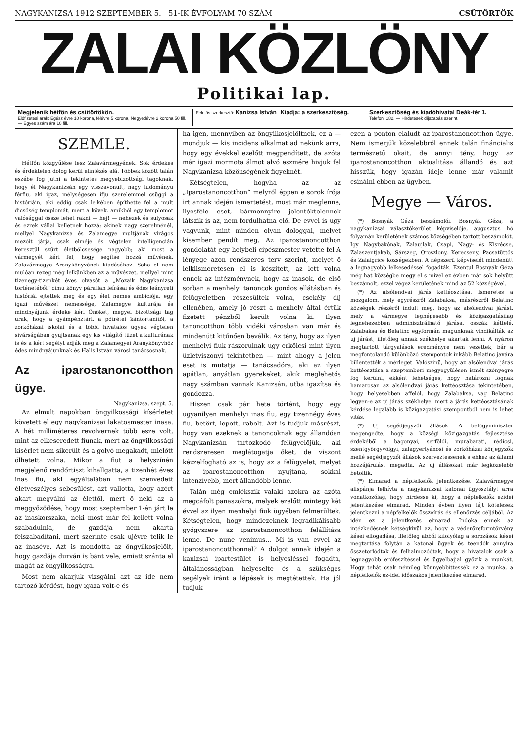NAGYKANIZSA 1912 SZEPTEMBER 5. 51-IK ÉVFOLYAM 70 SZÁM CSÜTÖRTÖK
ZALAI KÖZLÖNY
Politikai lap.
Megjelenik hétfőn és csütörtökön.
Előfizetési árak: Egész évre 10 korona, félévre 5 korona, Negyedévre 2 korona 50 fill. — Egyes szám ára 10 fill.
Felelős szerkesztő: Kanizsa István Kiadja: a szerkesztőség.
Szerkesztőség és kiadóhivatal Deák-tér 1.
Telefon: 182. — Hirdetések díjszabás szerint.
SZEMLE.
Hétfőn közgyűlése lesz Zalavármegyének. Sok érdekes és érdektelen dolog kerül elintézés alá. Többek között talán eszébe fog jutni a tekintetes megyebizottsági tagoknak, hogy él Nagykanizsán egy visszavonult, nagy tudományu férfiu, aki igaz, mélységesen ifju szerelemmel csüggi a históriáin, aki eddig csak lelkében építhette fel a mult dicsőség templomát, mert a kövek, amikből egy templomot valósággal össze lehet rakni — hej! — nehezek és sulyosak és ezrek vállai kelletnek hozzá; akinek nagy szerelménél, mellyel Nagykanizsa és Zalamegye multjának virágos mezőit járja, csak elméje és végtelen intelligencián keresztül szűrt életbölcsesége nagyobb; aki most a vármegyét kéri fel, hogy segítse hozzá művének, Zalavármegye Aranykönyvének kiadásához. Soha el nem mulóan rezeg még lelkünkben az a művészet, mellyel mint tizenegy-tizenkét éves olvasót a „Mozaik Nagykanizsa történetéből“ cimü könyv páratlan leírásai és édes leányreti históriái ejtettek meg és egy élet nemes ambiciója, egy igazi művészet nemessége, Zalamegye kulturája és mindnyájunk érdeke kéri Önöket, megyei bizottsági tag urak, hogy a gyámpénztári, a pótrétei kántortanítói, a zorkóházai iskolai és a többi hivatalos ügyek végtelen sivárságában gyujtsanak egy kis világító tüzet a kulturának is és a kért segélyt adják meg a Zalamegyei Aranykönyvhöz édes mindnyájunknak és Halis István városi tanácsosnak.
Az iparostanoncotthon ügye.
Nagykanizsa, szept. 5.
Az elmult napokban öngyilkossági kísérletet követett el egy nagykanizsai lakatosmester inasa. A hét milliméteres revolvernek több esze volt, mint az elkeseredett fiunak, mert az öngyilkossági kísérlet nem sikerült és a golyó megakadt, mielőtt ölhetett volna. Mikor a fiut a helyszínén megjelenő rendőrtiszt kihallgatta, a tizenhét éves inas fiu, aki egyáltalában nem szenvedett életveszélyes sebesülést, azt vallotta, hogy azért akart megválni az élettől, mert ő neki az a meggyőződése, hogy most szeptember 1-én járt le az inaskorszaka, neki most már fel kellett volna szabadulnia, de gazdája nem akarta felszabadítani, mert szerinte csak ujévre telik le az inaséve. Azt is mondotta az öngyilkosjelölt, hogy gazdája durván is bánt vele, emiatt szánta el magát az öngyilkosságra.
Most nem akarjuk vizsgálni azt az ide nem tartozó kérdést, hogy igaza volt-e és
ha igen, mennyiben az öngyilkosjelöltnek, ez a — mondjuk — kis incidens alkalmat ad nekünk arra, hogy egy évekkel ezelőtt megpendített, de azóta már igazi mormota álmot alvó eszmére hivjuk fel Nagykanizsa közönségének figyelmét.
Kétségtelen, hogyha az az „Iparostanoncotthon“ melyről éppen e sorok írója irt annak idején ismertetést, most már meglenne, ilyesféle eset, bármennyire jelentéktelennek látszik is az, nem fordulhatna elő. De evvel is ugy vagyunk, mint minden olyan dologgal, melyet kisember pendít meg. Az iparostanoncotthon gondolatát egy helybeli cipészmester vetette fel A lényege azon rendszeres terv szerint, melyet ő lelkiismeretesen el is készített, az lett volna ennek az intézménynek, hogy az inasok, de első sorban a menhelyi tanoncok gondos ellátásban és felügyeletben részesültek volna, csekély díj ellenében, amely jó részt a menhely által értük fizetett pénzből került volna ki. Ilyen tanoncotthon több vidéki városban van már és mindenütt kitűnően beválik. Az tény, hogy az ilyen menhelyi fiuk rászorulnak ugy erkölcsi mint ilyen üzletviszonyi tekintetben — mint ahogy a jelen eset is mutatja — tanácsadóra, aki az ilyen apátlan, anyátlan gyerekeket, akik meglehetős nagy számban vannak Kanizsán, utba igazítsa és gondozza.
Hiszen csak pár hete történt, hogy egy ugyanilyen menhelyi inas fiu, egy tizennégy éves fiu, betört, lopott, rabolt. Azt is tudjuk másrészt, hogy van ezeknek a tanoncoknak egy állandóan Nagykanizsán tartozkodó felügyelőjük, aki rendszeresen meglátogatja őket, de viszont kézzelfogható az is, hogy az a felügyelet, melyet az iparostanoncotthon nyujtana, sokkal intenzívebb, mert állandóbb lenne.
Talán még emlékszik valaki azokra az azóta megcáfolt panaszokra, melyek ezelőtt mintegy két évvel az ilyen menhelyi fiuk ügyében felmerültek. Kétségtelen, hogy mindezeknek legradikálisabb gyógyszere az iparostanoncotthon felállítása lenne. De nune venimus... Mi is van evvel az iparostanoncotthonnal? A dolgot annak idején a kanizsai ipartestület is helyesléssel fogadta, általánosságban helyeselte és a szükséges segélyek iránt a lépések is megtétettek. Ha jól tudjuk
ezen a ponton elaludt az iparostanoncotthon ügye. Nem ismerjük közelebbről ennek talán fináncialis természetű okait, de annyi tény, hogy az iparostanoncotthon aktualitása állandó és azt hisszük, hogy igazán ideje lenne már valamit csinálni ebben az ügyben.
Megye — Város.
(*) Bosnyák Géza beszámolói. Bosnyák Géza, a nagykanizsai választókerület képviselője, augusztus hó folyamán kerületének számos községében tartott beszámolót. Igy Nagybakónak, Zalaujlak, Csapi, Nagy- és Kisrécse, Zalaszentjakab, Sárszeg, Oroszlony, Kerecseny, Pacsatüttős és Zalaigrice községekben. A népszerü képviselőt mindenütt a legnagyobb lelkesedéssel fogadták. Ezentul Bosnyák Géza még hat községbe megy el s mivel ez évben már sok helyütt beszámolt, ezzel végez kerületének mind az 52 községével.
(*) Az alsólendvai járás kettéosztása. Ismeretes a mozgalom, mely egyrészről Zalabaksa, másrészről Belatinc községek részéről indult meg, hogy az alsólendvai járást, mely a vármegye legnépesebb és közigazgatásilag legnehezebben adminisztrálható járása, osszák kétfelé. Zalabaksa és Belatinc egyformán magunknak vindikálták az uj járást, illetőleg annak székhelye akartak lenni. A nyáron megtartott tárgyalások eredményre nem vezettek, bár a megfontolandó különböző szempontok inkább Belatinc javára billentették a mérleget. Valószinü, hogy az alsólendvai járás kettéosztása a szeptemberi megyegyülésen ismét szőnyegre fog kerülni, ekként lehetséges, hogy határozni fognak hamarosan az alsólendvai járás kettéosztása tekintetében, hogy helyesebben affelől, hogy Zalabaksa, vag Belatinc legyen-e az uj járás székhelye, mert a járás kettéosztásának kérdése legalább is közigazgatási szempontból nem is lehet vitás.
(*) Uj segédjegyzői állások. A belügyminiszter megengedte, hogy a községi közigazgatás fejlesztése érdekéből a bagonyai, serföldi, murabaráti, rédicsi, szentgyörgyvölgyi, zalagyertyánosi és zorkóházai körjegyzők mellé segédjegyzői állások szerveztessenek s ehhez az állami hozzájárulást megadta. Az uj állásokat már legközelebb betöltik.
(*) Elmarad a népfelkelők jelentkezése. Zalavármegye alispánja felhívta a nagykanizsai katonai ügyosztályt arra vonatkozólag, hogy hirdesse ki, hogy a népfelkelők ezidei jelentkezése elmarad. Minden évben ilyen tájt kötelesek jelentkezni a népfelkelők összeírás és ellenőrzés céljából. Az idén ez a jelentkezés elmarad. Indoka ennek az intézkedésnek kétségkivül az, hogy a véderőreformtörvény kései elfogadása, illetőleg abból kifolyólag a sorozások kései megtartása folytán a katonai ügyek és teendők annyira összetorlódtak és felhalmozódtak, hogy a hivatalok csak a legnagyobb erőfeszítéssel és ügyelbajjal győzik a munkát. Hogy tehát csak némileg könnyebbíttessék ez a munka, a népfelkelők ez-idei időszakos jelentkezése elmarad.